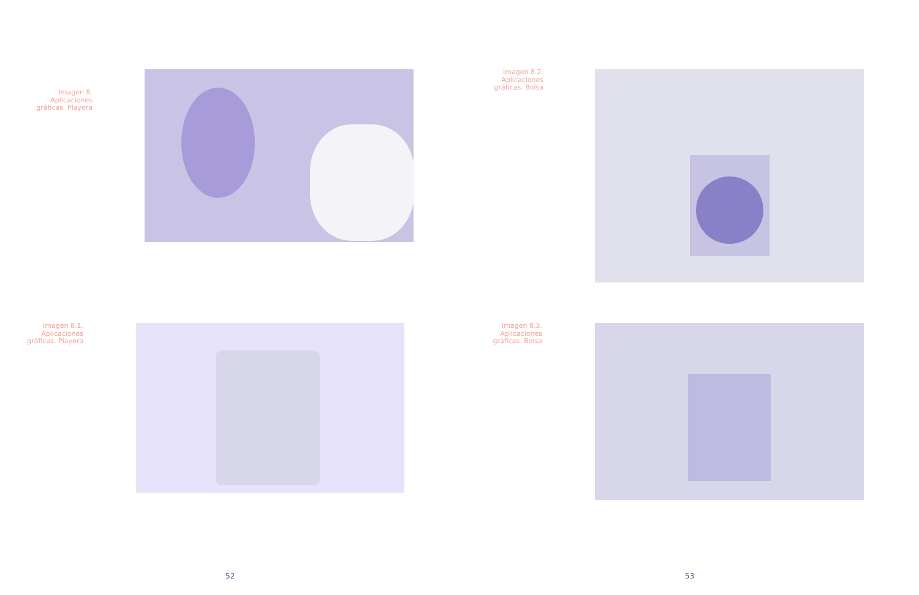Imagen 8.
Aplicaciones
gráficas. Playera
Imagen 8.2.
Aplicaciones
gráficas. Bolsa
Imagen 8.1.
Aplicaciones
gráficas. Playera
Imagen 8.3.
Aplicaciones
gráficas. Bolsa
52 53